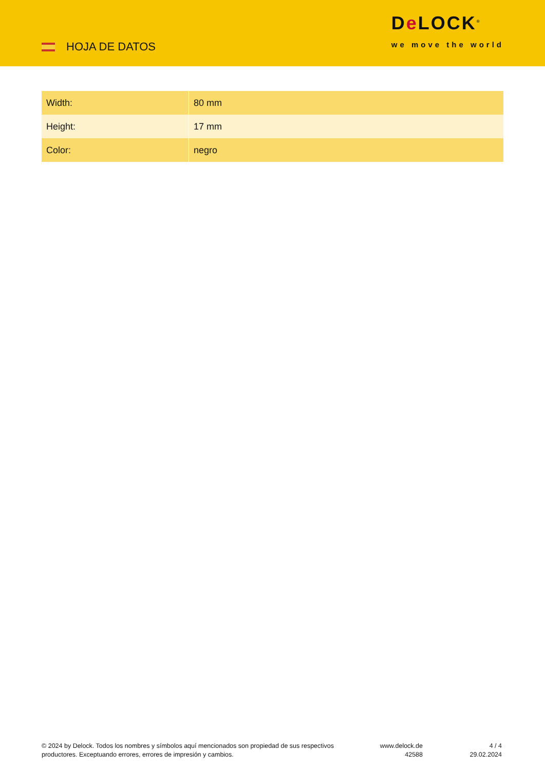HOJA DE DATOS
De LOCK<sup>®</sup>
we move the world
| Width: | 80 mm |
| Height: | 17 mm |
| Color: | negro |
© 2024 by Delock. Todos los nombres y símbolos aquí mencionados son propiedad de sus respectivos productores. Exceptuando errores, errores de impresión y cambios.
www.delock.de
42588
4 / 4
29.02.2024